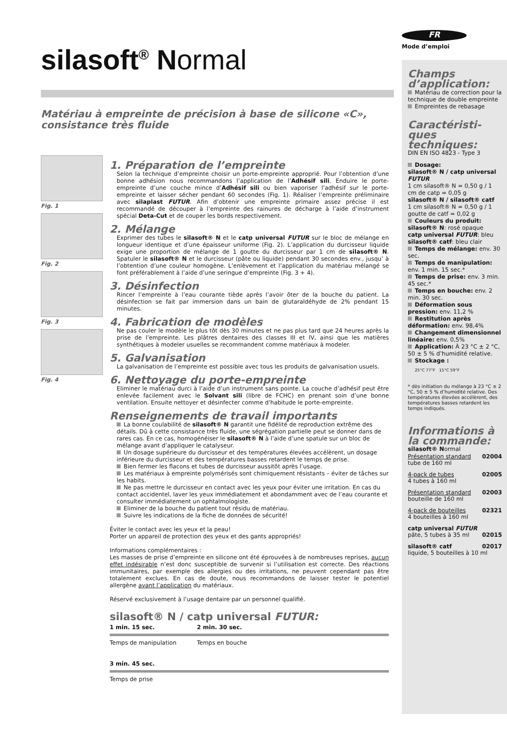silasoft<sup>®</sup> Normal
Matériau à empreinte de précision à base de silicone «C»,
consistance très fluide
Fig. 1
Fig. 2
Fig. 3
Fig. 4
1. Préparation de l’empreinte
Selon la technique d’empreinte choisir un porte-empreinte approprié. Pour l’obtention d’une bonne adhésion nous recommandons l’application de l’Adhésif sili. Enduire le porte-empreinte d’une couche mince d’Adhésif sili ou bien vaporiser l’adhésif sur le porte-empreinte et laisser sécher pendant 60 secondes (Fig. 1). Réaliser l’empreinte préliminaire avec silaplast FUTUR. Afin d’obtenir une empreinte primaire assez précise il est recommandé de découper à l’empreinte des rainures de décharge à l’aide d’instrument spécial Deta-Cut et de couper les bords respectivement.
2. Mélange
Exprimer des tubes le silasoft® N et le catp universal FUTUR sur le bloc de mélange en longueur identique et d’une épaisseur uniforme (Fig. 2). L’application du durcisseur liquide exige une proportion de mélange de 1 goutte du durcisseur par 1 cm de silasoft® N. Spatuler le silasoft® N et le durcisseur (pâte ou liquide) pendant 30 secondes env., jusqu’ à l’obtention d’une couleur homogène. L’enlèvement et l’application du matériau mélangé se font préférablement à l’aide d’une seringue d’empreinte (Fig. 3 + 4).
3. Désinfection
Rincer l’empreinte à l’eau courante tiède après l’avoir ôter de la bouche du patient. La désinfection se fait par immersion dans un bain de glutaraldéhyde de 2% pendant 15 minutes.
4. Fabrication de modèles
Ne pas couler le modèle le plus tôt dès 30 minutes et ne pas plus tard que 24 heures après la prise de l’empreinte. Les plâtres dentaires des classes III et IV, ainsi que les matières synthétiques à modeler usuelles se recommandent comme matériaux à modeler.
5. Galvanisation
La galvanisation de l’empreinte est possible avec tous les produits de galvanisation usuels.
6. Nettoyage du porte-empreinte
Eliminer le matériau durci à l’aide d’un instrument sans pointe. La couche d’adhésif peut être enlevée facilement avec le Solvant sili (libre de FCHC) en prenant soin d’une bonne ventilation. Ensuite nettoyer et désinfecter comme d’habitude le porte-empreinte.
Renseignements de travail importants
La bonne coulabilité de silasoft® N garantit une fidélité de reproduction extrême des détails. Dû à cette consistance très fluide, une ségrégation partielle peut se donner dans de rares cas. En ce cas, homogénéiser le silasoft® N à l’aide d’une spatule sur un bloc de mélange avant d’appliquer le catalyseur.
Un dosage supérieure du durcisseur et des températures élevées accélèrent, un dosage inférieure du durcisseur et des températures basses retardent le temps de prise.
Bien fermer les flacons et tubes de durcisseur aussitôt après l’usage.
Les matériaux à empreinte polymérisés sont chimiquement résistants – éviter de tâches sur les habits.
Ne pas mettre le durcisseur en contact avec les yeux pour éviter une irritation. En cas du contact accidentel, laver les yeux immédiatement et abondamment avec de l’eau courante et consulter immédiatement un ophtalmologiste.
Eliminer de la bouche du patient tout résidu de matériau.
Suivre les indications de la fiche de données de sécurité!
Éviter le contact avec les yeux et la peau!
Porter un appareil de protection des yeux et des gants appropriés!
Informations complémentaires :
Les masses de prise d’empreinte en silicone ont été éprouvées à de nombreuses reprises, aucun effet indésirable n’est donc susceptible de survenir si l’utilisation est correcte. Des réactions immunitaires, par exemple des allergies ou des irritations, ne peuvent cependant pas être totalement exclues. En cas de doute, nous recommandons de laisser tester le potentiel allergène avant l’application du matériaux.
Réservé exclusivement à l’usage dentaire par un personnel qualifié.
silasoft® N / catp universal FUTUR:
1 min. 15 sec. 2 min. 30 sec.
Temps de manipulation Temps en bouche
3 min. 45 sec.
Temps de prise
FR
Mode d’emploi
Champs d’application:
Matériau de correction pour la technique de double empreinte
Empreintes de rebasage
Caractéristi-ques techniques:
DIN EN ISO 4823 - Type 3
Dosage:
silasoft® N / catp universal FUTUR
1 cm silasoft® N = 0,50 g / 1 cm de catp = 0,05 g
silasoft® N / silasoft® catf
1 cm silasoft® N = 0,50 g / 1 goutte de catf = 0,02 g
Couleurs du produit:
silasoft® N: rosé opaque
catp universal FUTUR: bleu
silasoft® catf: bleu clair
Temps de mélange: env. 30 sec.
Temps de manipulation: env. 1 min. 15 sec.*
Temps de prise: env. 3 min. 45 sec.*
Temps en bouche: env. 2 min. 30 sec.
Déformation sous pression: env. 11,2 %
Restitution après déformation: env. 98,4%
Changement dimensionnel linéaire: env. 0,5%
Application: À 23 °C ± 2 °C, 50 ± 5 % d’humidité relative.
Stockage :
25°C 77°F 15°C 59°F
* dès initiation du mélange à 23 °C ± 2 °C, 50 ± 5 % d’humidité relative. Des températures élevées accélèrent, des températures basses retardent les temps indiqués.
Informations à la commande:
silasoft® Normal
Présentation standard
tube de 160 ml 02004
4-pack de tubes
4 tubes à 160 ml 02005
Présentation standard
bouteille de 160 ml 02003
4-pack de bouteilles
4 bouteilles à 160 ml 02321
catp universal FUTUR
pâte, 5 tubes à 35 ml 02015
silasoft® catf 02017
liquide, 5 bouteilles à 10 ml